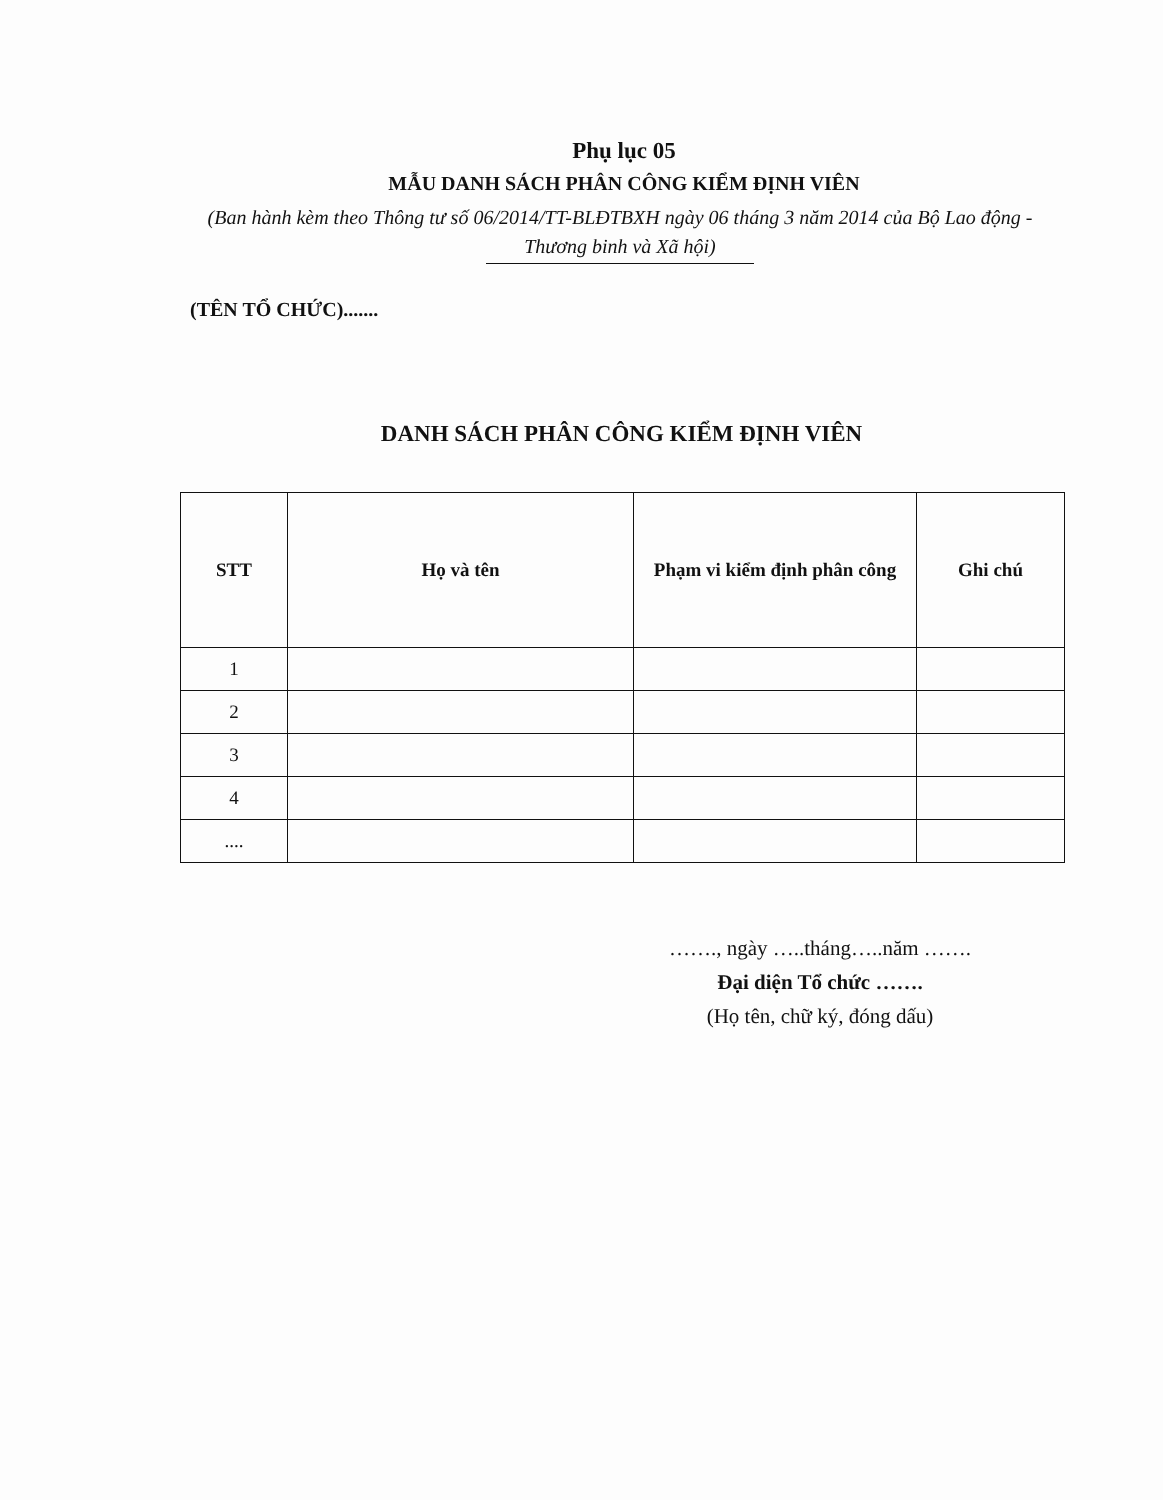Phụ lục 05
MẪU DANH SÁCH PHÂN CÔNG KIỂM ĐỊNH VIÊN
(Ban hành kèm theo Thông tư số 06/2014/TT-BLĐTBXH ngày 06 tháng 3 năm 2014 của Bộ Lao động - Thương binh và Xã hội)
(TÊN TỔ CHỨC).......
DANH SÁCH PHÂN CÔNG KIỂM ĐỊNH VIÊN
| STT | Họ và tên | Phạm vi kiểm định phân công | Ghi chú |
| --- | --- | --- | --- |
| 1 | | | |
| 2 | | | |
| 3 | | | |
| 4 | | | |
| .... | | | |
……., ngày …..tháng…..năm …….
Đại diện Tổ chức …….
(Họ tên, chữ ký, đóng dấu)